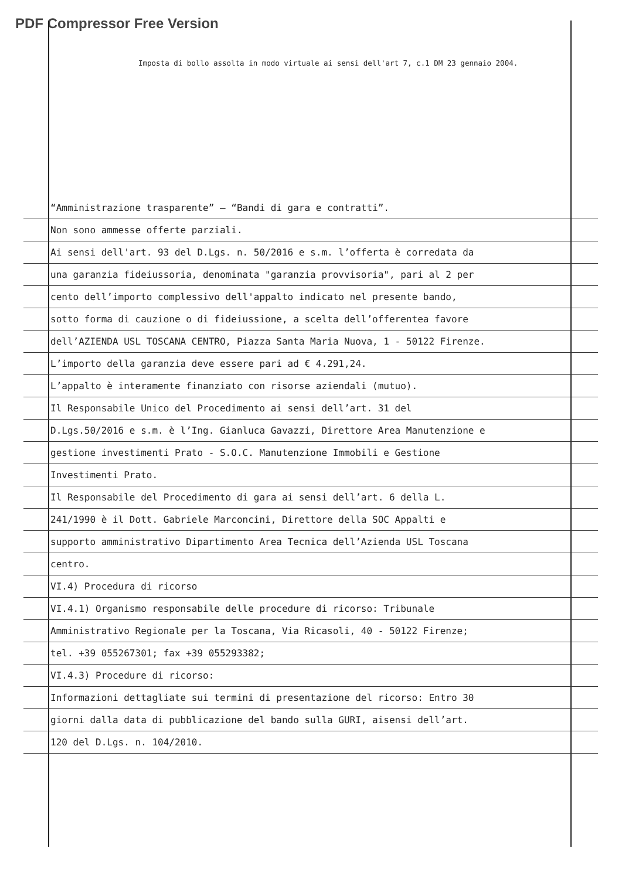PDF Compressor Free Version
Imposta di bollo assolta in modo virtuale ai sensi dell'art 7, c.1 DM 23 gennaio 2004.
“Amministrazione trasparente” – “Bandi di gara e contratti”.
Non sono ammesse offerte parziali.
Ai sensi dell'art. 93 del D.Lgs. n. 50/2016 e s.m. l’offerta è corredata da
una garanzia fideiussoria, denominata "garanzia provvisoria", pari al 2 per
cento dell’importo complessivo dell'appalto indicato nel presente bando,
sotto forma di cauzione o di fideiussione, a scelta dell’offerentea favore
dell’AZIENDA USL TOSCANA CENTRO, Piazza Santa Maria Nuova, 1 - 50122 Firenze.
L’importo della garanzia deve essere pari ad € 4.291,24.
L’appalto è interamente finanziato con risorse aziendali (mutuo).
Il Responsabile Unico del Procedimento ai sensi dell’art. 31 del
D.Lgs.50/2016 e s.m. è l’Ing. Gianluca Gavazzi, Direttore Area Manutenzione e
gestione investimenti Prato - S.O.C. Manutenzione Immobili e Gestione
Investimenti Prato.
Il Responsabile del Procedimento di gara ai sensi dell’art. 6 della L.
241/1990 è il Dott. Gabriele Marconcini, Direttore della SOC Appalti e
supporto amministrativo Dipartimento Area Tecnica dell’Azienda USL Toscana
centro.
VI.4) Procedura di ricorso
VI.4.1) Organismo responsabile delle procedure di ricorso: Tribunale
Amministrativo Regionale per la Toscana, Via Ricasoli, 40 - 50122 Firenze;
tel. +39 055267301; fax +39 055293382;
VI.4.3) Procedure di ricorso:
Informazioni dettagliate sui termini di presentazione del ricorso: Entro 30
giorni dalla data di pubblicazione del bando sulla GURI, aisensi dell’art.
120 del D.Lgs. n. 104/2010.